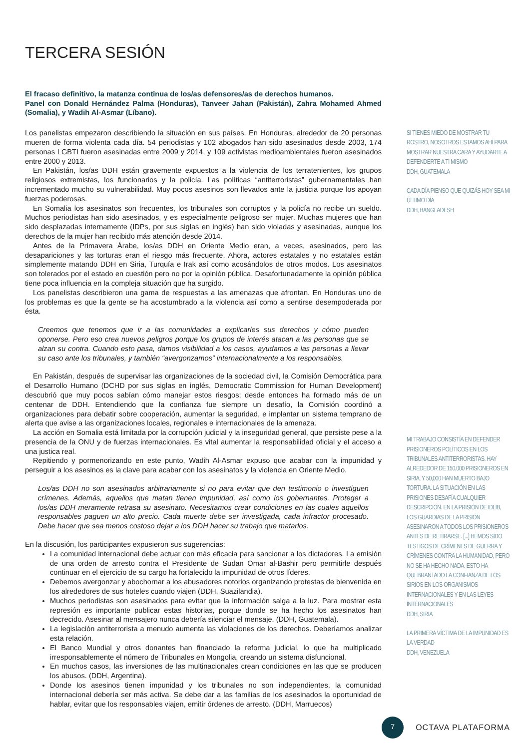TERCERA SESIÓN
El fracaso definitivo, la matanza continua de los/as defensores/as de derechos humanos.
Panel con Donald Hernández Palma (Honduras), Tanveer Jahan (Pakistán), Zahra Mohamed Ahmed (Somalia), y Wadih Al-Asmar (Líbano).
Los panelistas empezaron describiendo la situación en sus países. En Honduras, alrededor de 20 personas mueren de forma violenta cada día. 54 periodistas y 102 abogados han sido asesinados desde 2003, 174 personas LGBTI fueron asesinadas entre 2009 y 2014, y 109 activistas medioambientales fueron asesinados entre 2000 y 2013.
En Pakistán, los/as DDH están gravemente expuestos a la violencia de los terratenientes, los grupos religiosos extremistas, los funcionarios y la policía. Las políticas “antiterroristas” gubernamentales han incrementado mucho su vulnerabilidad. Muy pocos asesinos son llevados ante la justicia porque los apoyan fuerzas poderosas.
En Somalia los asesinatos son frecuentes, los tribunales son corruptos y la policía no recibe un sueldo. Muchos periodistas han sido asesinados, y es especialmente peligroso ser mujer. Muchas mujeres que han sido desplazadas internamente (IDPs, por sus siglas en inglés) han sido violadas y asesinadas, aunque los derechos de la mujer han recibido más atención desde 2014.
Antes de la Primavera Árabe, los/as DDH en Oriente Medio eran, a veces, asesinados, pero las desapariciones y las torturas eran el riesgo más frecuente. Ahora, actores estatales y no estatales están simplemente matando DDH en Siria, Turquía e Irak así como acosándolos de otros modos. Los asesinatos son tolerados por el estado en cuestión pero no por la opinión pública. Desafortunadamente la opinión pública tiene poca influencia en la compleja situación que ha surgido.
Los panelistas describieron una gama de respuestas a las amenazas que afrontan. En Honduras uno de los problemas es que la gente se ha acostumbrado a la violencia así como a sentirse desempoderada por ésta.
Creemos que tenemos que ir a las comunidades a explicarles sus derechos y cómo pueden oponerse. Pero eso crea nuevos peligros porque los grupos de interés atacan a las personas que se alzan su contra. Cuando esto pasa, damos visibilidad a los casos, ayudamos a las personas a llevar su caso ante los tribunales, y también “avergonzamos” internacionalmente a los responsables.
En Pakistán, después de supervisar las organizaciones de la sociedad civil, la Comisión Democrática para el Desarrollo Humano (DCHD por sus siglas en inglés, Democratic Commission for Human Development) descubrió que muy pocos sabían cómo manejar estos riesgos; desde entonces ha formado más de un centenar de DDH. Entendiendo que la confianza fue siempre un desafío, la Comisión coordinó a organizaciones para debatir sobre cooperación, aumentar la seguridad, e implantar un sistema temprano de alerta que avise a las organizaciones locales, regionales e internacionales de la amenaza.
La acción en Somalia está limitada por la corrupción judicial y la inseguridad general, que persiste pese a la presencia de la ONU y de fuerzas internacionales. Es vital aumentar la responsabilidad oficial y el acceso a una justica real.
Repitiendo y pormenorizando en este punto, Wadih Al-Asmar expuso que acabar con la impunidad y perseguir a los asesinos es la clave para acabar con los asesinatos y la violencia en Oriente Medio.
Los/as DDH no son asesinados arbitrariamente si no para evitar que den testimonio o investiguen crímenes. Además, aquellos que matan tienen impunidad, así como los gobernantes. Proteger a los/as DDH meramente retrasa su asesinato. Necesitamos crear condiciones en las cuales aquellos responsables paguen un alto precio. Cada muerte debe ser investigada, cada infractor procesado. Debe hacer que sea menos costoso dejar a los DDH hacer su trabajo que matarlos.
En la discusión, los participantes expusieron sus sugerencias:
La comunidad internacional debe actuar con más eficacia para sancionar a los dictadores. La emisión de una orden de arresto contra el Presidente de Sudan Omar al-Bashir pero permitirle después continuar en el ejercicio de su cargo ha fortalecido la impunidad de otros líderes.
Debemos avergonzar y abochornar a los abusadores notorios organizando protestas de bienvenida en los alrededores de sus hoteles cuando viajen (DDH, Suazilandia).
Muchos periodistas son asesinados para evitar que la información salga a la luz. Para mostrar esta represión es importante publicar estas historias, porque donde se ha hecho los asesinatos han decrecido. Asesinar al mensajero nunca debería silenciar el mensaje. (DDH, Guatemala).
La legislación antiterrorista a menudo aumenta las violaciones de los derechos. Deberíamos analizar esta relación.
El Banco Mundial y otros donantes han financiado la reforma judicial, lo que ha multiplicado irresponsablemente el número de Tribunales en Mongolia, creando un sistema disfuncional.
En muchos casos, las inversiones de las multinacionales crean condiciones en las que se producen los abusos. (DDH, Argentina).
Donde los asesinos tienen impunidad y los tribunales no son independientes, la comunidad internacional debería ser más activa. Se debe dar a las familias de los asesinados la oportunidad de hablar, evitar que los responsables viajen, emitir órdenes de arresto. (DDH, Marruecos)
SI TIENES MIEDO DE MOSTRAR TU ROSTRO, NOSOTROS ESTAMOS AHÍ PARA MOSTRAR NUESTRA CARA Y AYUDARTE A DEFENDERTE A TI MISMO
DDH, GUATEMALA
CADA DÍA PIENSO QUE QUIZÁS HOY SEA MI ÚLTIMO DÍA
DDH, BANGLADESH
MI TRABAJO CONSISTÍA EN DEFENDER PRISIONEROS POLÍTICOS EN LOS TRIBUNALES ANTITERRORISTAS. HAY ALREDEDOR DE 150,000 PRISIONEROS EN SIRIA, Y 50,000 HAN MUERTO BAJO TORTURA. LA SITUACIÓN EN LAS PRISIONES DESAFÍA CUALQUIER DESCRIPCIÓN. EN LA PRISIÓN DE IDLIB, LOS GUARDIAS DE LA PRISIÓN ASESINARON A TODOS LOS PRISIONEROS ANTES DE RETIRARSE. [...] HEMOS SIDO TESTIGOS DE CRÍMENES DE GUERRA Y CRÍMENES CONTRA LA HUMANIDAD, PERO NO SE HA HECHO NADA. ESTO HA QUEBRANTADO LA CONFIANZA DE LOS SIRIOS EN LOS ORGANISMOS INTERNACIONALES Y EN LAS LEYES INTERNACIONALES
DDH, SIRIA
LA PRIMERA VÍCTIMA DE LA IMPUNIDAD ES LA VERDAD
DDH, VENEZUELA
7
OCTAVA PLATAFORMA